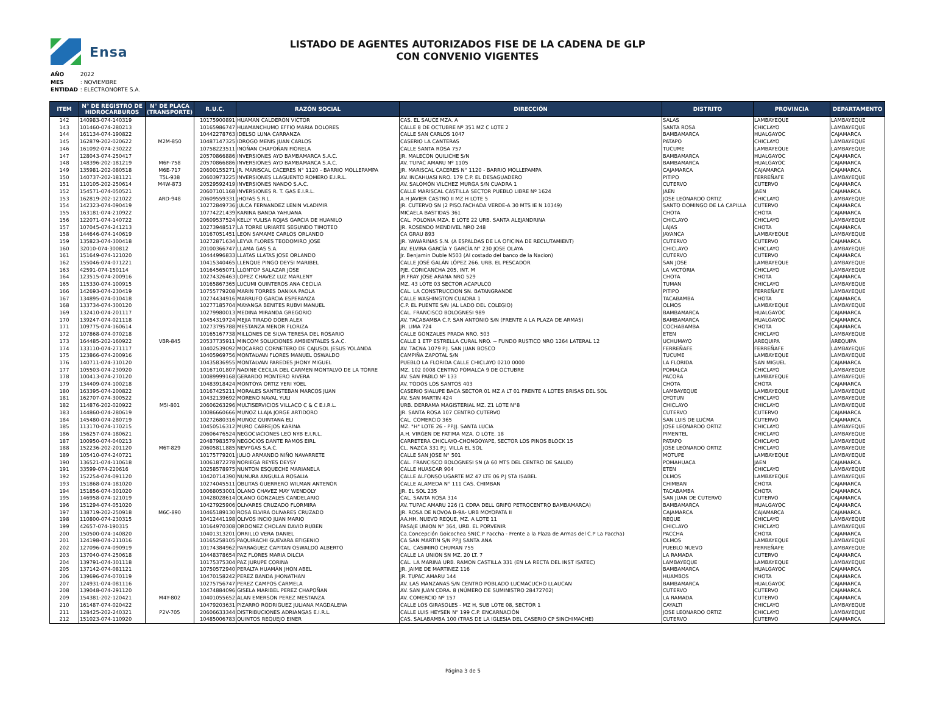Ensa
LISTADO DE AGENTES AUTORIZADOS FISE DE LA CADENA DE GLP
CON CONVENIO VIGENTES
AÑO 2022
MES : NOVIEMBRE
ENTIDAD : ELECTRONORTE S.A.
| ITEM | N° DE REGISTRO DE HIDROCARBUROS | N° DE PLACA (TRANSPORTE) | R.U.C. | RAZÓN SOCIAL | DIRECCIÓN | DISTRITO | PROVINCIA | DEPARTAMENTO |
| --- | --- | --- | --- | --- | --- | --- | --- | --- |
| 142 | 140983-074-140319 | | 10175900891 | HUAMAN CALDERON VICTOR | CAS. EL SAUCE MZA. A | SALAS | LAMBAYEQUE | LAMBAYEQUE |
| 143 | 101460-074-280213 | | 10165986747 | HUAMANCHUMO EFFIO MARIA DOLORES | CALLE 8 DE OCTUBRE Nº 351 MZ C LOTE 2 | SANTA ROSA | CHICLAYO | LAMBAYEQUE |
| 144 | 161134-074-190822 | | 10442278763 | IDELSO LUNA CARRANZA | CALLE SAN CARLOS 1047 | BAMBAMARCA | HUALGAYOC | CAJAMARCA |
| 145 | 162879-202-020622 | M2M-850 | 10487147325 | IDROGO MENIS JUAN CARLOS | CASERIO LA CANTERAS | PATAPO | CHICLAYO | LAMBAYEQUE |
| 146 | 161092-074-230222 | | 10758223511 | INOÑAN CHAPOÑAN FIORELA | CALLE SANTA ROSA 757 | TUCUME | LAMBAYEQUE | LAMBAYEQUE |
| 147 | 128043-074-250417 | | 20570866886 | INVERSIONES AYD BAMBAMARCA S.A.C. | JR. MALECON QUILICHE S/N | BAMBAMARCA | HUALGAYOC | CAJAMARCA |
| 148 | 148396-202-181219 | M6F-758 | 20570866886 | INVERSIONES AYD BAMBAMARCA S.A.C. | AV. TUPAC AMARU Nº 1105 | BAMBAMARCA | HUALGAYOC | CAJAMARCA |
| 149 | 135981-202-080518 | M6E-717 | 20600155271 | JR. MARISCAL CACERES N° 1120 - BARRIO MOLLEPAMPA | JR. MARISCAL CACERES N° 1120 - BARRIO MOLLEPAMPA | CAJAMARCA | CAJAMARCA | CAJAMARCA |
| 150 | 140737-202-181121 | T5L-938 | 20603973225 | INVERSIONES LLAGUENTO ROMERO E.I.R.L. | AV. INCAHUASI NRO. 179 C.P. EL DESAGUADERO | PITIPO | FERREÑAFE | LAMBAYEQUE |
| 151 | 110105-202-250614 | M4W-873 | 20529592419 | INVERSIONES NANDO S.A.C. | AV. SALOMÓN VILCHEZ MURGA S/N CUADRA 1 | CUTERVO | CUTERVO | CAJAMARCA |
| 152 | 154571-074-050521 | | 20607101168 | INVERSIONES R. T. GAS E.I.R.L. | CALLE MARISCAL CASTILLA SECTOR PUEBLO LIBRE Nº 1624 | JAEN | JAEN | CAJAMARCA |
| 153 | 162819-202-121022 | ARD-948 | 20609559331 | JHOFAS S.R.L. | A.H JAVIER CASTRO II MZ H LOTE 5 | JOSE LEONARDO ORTIZ | CHICLAYO | LAMBAYEQUE |
| 154 | 142323-074-090419 | | 10272849736 | JULCA FERNANDEZ LENIN VLADIMIR | JR. CUTERVO SN (2 PISO.FACHADA VERDE-A 30 MTS IE N 10349) | SANTO DOMINGO DE LA CAPILLA | CUTERVO | CAJAMARCA |
| 155 | 163181-074-210922 | | 10774221439 | KARINA BANDA YAHUANA | MICAELA BASTIDAS 361 | CHOTA | CHOTA | CAJAMARCA |
| 156 | 122071-074-140722 | | 20609537524 | KELLY YULISA ROJAS GARCIA DE HUANILO | CAL. POLONIA MZA. E LOTE 22 URB. SANTA ALEJANDRINA | CHICLAYO | CHICLAYO | LAMBAYEQUE |
| 157 | 107045-074-241213 | | 10273948517 | LA TORRE URIARTE SEGUNDO TIMOTEO | JR. ROSENDO MENDIVEL NRO 248 | LAJAS | CHOTA | CAJAMARCA |
| 158 | 144646-074-140619 | | 10167051451 | LEON SAMAME CARLOS ORLANDO | CA GRAU 893 | JAYANCA | LAMBAYEQUE | LAMBAYEQUE |
| 159 | 135823-074-300418 | | 10272871634 | LEYVA FLORES TEODOMIRO JOSE | JR. YAWARINAS S.N. (A ESPALDAS DE LA OFICINA DE RECLUTAMIENT) | CUTERVO | CUTERVO | CAJAMARCA |
| 160 | 32010-074-300812 | | 20100366747 | LLAMA GAS S.A. | AV. ELVIRA GARCÍA Y GARCÍA N° 230 JOSE OLAYA | CHICLAYO | CHICLAYO | LAMBAYEQUE |
| 161 | 151649-074-121020 | | 10444996833 | LLATAS LLATAS JOSE ORLANDO | Jr. Benjamin Duble N503 (Al costado del banco de la Nacion) | CUTERVO | CUTERVO | CAJAMARCA |
| 162 | 155046-074-071221 | | 10415340465 | LLENQUE PINGO DEYSI MARIBEL | CALLE JOSÉ GALÁN LÓPEZ 266. URB. EL PESCADOR | SAN JOSE | LAMBAYEQUE | LAMBAYEQUE |
| 163 | 42591-074-150114 | | 10164565071 | LLONTOP SALAZAR JOSE | PJE. CORICANCHA 205, INT. M | LA VICTORIA | CHICLAYO | LAMBAYEQUE |
| 164 | 123515-074-200916 | | 10274326463 | LOPEZ CHAVEZ LUZ MARLENY | JR.FRAY JOSE ARANA NRO 529 | CHOTA | CHOTA | CAJAMARCA |
| 165 | 115330-074-100915 | | 10165867365 | LUCUMI QUINTEROS ANA CECILIA | MZ. 43 LOTE 03 SECTOR ACAPULCO | TUMAN | CHICLAYO | LAMBAYEQUE |
| 166 | 142693-074-230419 | | 10755779208 | MARIN TORRES DANIXA PAOLA | CAL. LA CONSTRUCCION SN. BATANGRANDE | PITIPO | FERREÑAFE | LAMBAYEQUE |
| 167 | 134895-074-010418 | | 10274434916 | MARRUFO GARCIA ESPERANZA | CALLE WASHINGTON CUADRA 1 | TACABAMBA | CHOTA | CAJAMARCA |
| 168 | 133734-074-300120 | | 10277185704 | MAYANGA BENITES RUBVI MANUEL | C.P. EL PUENTE S/N (AL LADO DEL COLEGIO) | OLMOS | LAMBAYEQUE | LAMBAYEQUE |
| 169 | 132410-074-201117 | | 10279980013 | MEDINA MIRANDA GREGORIO | CAL. FRANCISCO BOLOGNESI 989 | BAMBAMARCA | HUALGAYOC | CAJAMARCA |
| 170 | 139247-074-021118 | | 10454319724 | MEJIA TIRADO DOER ALEX | AV. TACABAMBA C.P. SAN ANTONIO S/N (FRENTE A LA PLAZA DE ARMAS) | BAMBAMARCA | HUALGAYOC | CAJAMARCA |
| 171 | 109775-074-160614 | | 10273795788 | MESTANZA MENOR FLORIZA | JR. LIMA 724 | COCHABAMBA | CHOTA | CAJAMARCA |
| 172 | 107868-074-070218 | | 10165167738 | MILLONES DE SILVA TERESA DEL ROSARIO | CALLE GONZALES PRADA NRO. 503 | ETEN | CHICLAYO | LAMBAYEQUE |
| 173 | 164485-202-160922 | VBR-845 | 20537735911 | MINCOM SOLUCIONES AMBIENTALES S.A.C. | CALLE 1 ETP ESTRELLA CURAL NRO. -- FUNDO RUSTICO NRO 1264 LATERAL 12 | UCHUMAYO | AREQUIPA | AREQUIPA |
| 174 | 133110-074-271117 | | 10402539092 | MOCARRO CORNETERO DE CAJUSOL JESUS YOLANDA | AV. TACNA 1079 P.J. SAN JUAN BOSCO | FERREÑAFE | FERREÑAFE | LAMBAYEQUE |
| 175 | 123866-074-200916 | | 10405969756 | MONTALVAN FLORES MANUEL OSWALDO | CAMPIÑA ZAPOTAL S/N | TUCUME | LAMBAYEQUE | LAMBAYEQUE |
| 176 | 140711-074-310120 | | 10435836955 | MONTALVAN PAREDES JHONY MIGUEL | PUEBLO LA FLORIDA CALLE CHICLAYO 0210 0000 | LA FLORIDA | SAN MIGUEL | CAJAMARCA |
| 177 | 105503-074-230920 | | 10167101807 | NADINE CECILIA DEL CARMEN MONTALVO DE LA TORRE | MZ. 102 0008 CENTRO POMALCA 9 DE OCTUBRE | POMALCA | CHICLAYO | LAMBAYEQUE |
| 178 | 100413-074-270120 | | 10089999168 | GERARDO MONTERO RIVERA | AV. SAN PABLO Nº 133 | PACORA | LAMBAYEQUE | LAMBAYEQUE |
| 179 | 134409-074-100218 | | 10483918424 | MONTOYA ORTIZ YERI YOEL | AV. TODOS LOS SANTOS 403 | CHOTA | CHOTA | CAJAMARCA |
| 180 | 163395-074-200822 | | 10167425211 | MORALES SANTISTEBAN MARCOS JUAN | CASERIO SIALUPE BACA SECTOR 01 MZ A LT 01 FRENTE A LOTES BRISAS DEL SOL | LAMBAYEQUE | LAMBAYEQUE | LAMBAYEQUE |
| 181 | 162707-074-300522 | | 10432139692 | MORENO NAVAL YULI | AV. SAN MARTIN 424 | OYOTUN | CHICLAYO | LAMBAYEQUE |
| 182 | 114876-202-020922 | M5I-801 | 20606263296 | MULTISERVICIOS VILLACO C & C E.I.R.L. | URB. DERRAMA MAGISTERIAL MZ. Z1 LOTE N°8 | CHICLAYO | CHICLAYO | LAMBAYEQUE |
| 183 | 144860-074-280619 | | 10086660666 | MUNOZ LLAJA JORGE ARTIDORO | JR. SANTA ROSA 107 CENTRO CUTERVO | CUTERVO | CUTERVO | CAJAMARCA |
| 184 | 145480-074-280719 | | 10272680316 | MUNOZ QUINTANA ELI | CAL. COMERCIO 365 | SAN LUIS DE LUCMA | CUTERVO | CAJAMARCA |
| 185 | 113170-074-170215 | | 10450516312 | MURO CABREJOS KARINA | MZ. "H" LOTE 26 - PP.JJ. SANTA LUCIA | JOSE LEONARDO ORTIZ | CHICLAYO | LAMBAYEQUE |
| 186 | 156257-074-180621 | | 20606476524 | NEGOCIACIONES LEO NYB E.I.R.L. | A.H. VIRGEN DE FATIMA MZA. O LOTE. 18 | PIMENTEL | CHICLAYO | LAMBAYEQUE |
| 187 | 100950-074-040213 | | 20487983579 | NEGOCIOS DANTE RAMOS EIRL | CARRETERA CHICLAYO-CHONGOYAPE, SECTOR LOS PINOS BLOCK 15 | PATAPO | CHICLAYO | LAMBAYEQUE |
| 188 | 152236-202-201120 | M6T-829 | 20605811885 | NEVYGAS S.A.C. | CL. NAZCA 331 P.J. VILLA EL SOL | JOSE LEONARDO ORTIZ | CHICLAYO | LAMBAYEQUE |
| 189 | 105410-074-240721 | | 10175779201 | JULIO ARMANDO NIÑO NAVARRETE | CALLE SAN JOSE N° 501 | MOTUPE | LAMBAYEQUE | LAMBAYEQUE |
| 190 | 136521-074-110618 | | 10061872278 | NORIEGA REYES DEYSY | CAL. FRANCISCO BOLOGNESI SN (A 60 MTS DEL CENTRO DE SALUD) | POMAHUACA | JAEN | CAJAMARCA |
| 191 | 33599-074-220616 | | 10258578975 | NUNTON ESQUECHE MARIANELA | CALLE HUASCAR 904 | ETEN | CHICLAYO | LAMBAYEQUE |
| 192 | 152254-074-091120 | | 10420714390 | NUNURA ANGULLA ROSALIA | CALLE ALFONSO UGARTE MZ 47 LTE 06 P.J STA ISABEL | OLMOS | LAMBAYEQUE | LAMBAYEQUE |
| 193 | 151868-074-181020 | | 10274045511 | OBLITAS GUERRERO WILMAN ANTENOR | CALLE ALAMEDA N° 111 CAS. CHIMBAN | CHIMBAN | CHOTA | CAJAMARCA |
| 194 | 151856-074-301020 | | 10068053001 | OLANO CHAVEZ MAY WENDOLY | JR. EL SOL 235 | TACABAMBA | CHOTA | CAJAMARCA |
| 195 | 146958-074-121019 | | 10428028614 | OLANO GONZALES CANDELARIO | CAL. SANTA ROSA 314 | SAN JUAN DE CUTERVO | CUTERVO | CAJAMARCA |
| 196 | 151294-074-051020 | | 10427925906 | OLIVARES CRUZADO FLORMIRA | AV. TUPAC AMARU 226 (1 CDRA DELL GRIFO PETROCENTRO BAMBAMARCA) | BAMBAMARCA | HUALGAYOC | CAJAMARCA |
| 197 | 138719-202-250918 | M6C-890 | 10465189130 | ROSA ELVIRA OLIVARES CRUZADO | JR. ROSA DE NOVOA B-9A- URB MOYOPATA II | CAJAMARCA | CAJAMARCA | CAJAMARCA |
| 198 | 110800-074-230315 | | 10412441198 | OLIVOS INCIO JUAN MARIO | AA.HH. NUEVO REQUE, MZ. A LOTE 11 | REQUE | CHICLAYO | LAMBAYEQUE |
| 199 | 42657-074-190315 | | 10164970308 | ORDONEZ CHOLAN DAVID RUBEN | PASAJE UNION N° 364, URB. EL PORVENIR | CHICLAYO | CHICLAYO | LAMBAYEQUE |
| 200 | 150500-074-140820 | | 10401313201 | ORRILLO VERA DANIEL | Ca.Concepción Goicochea SN(C.P Paccha - Frente a la Plaza de Armas del C.P La Paccha) | PACCHA | CHOTA | CAJAMARCA |
| 201 | 124198-074-211016 | | 10165258105 | PAQUIRACHI GUEVARA EFIGENIO | CA SAN MARTIN S/N PPJJ SANTA ANA | OLMOS | LAMBAYEQUE | LAMBAYEQUE |
| 202 | 127096-074-090919 | | 10174384962 | PARRAGUEZ CAPITAN OSWALDO ALBERTO | CAL. CASIMIRO CHUMAN 755 | PUEBLO NUEVO | FERREÑAFE | LAMBAYEQUE |
| 203 | 137040-074-250618 | | 10448378654 | PAZ FLORES MARIA DILCIA | CALLE LA UNION SN MZ. 20 LT. 7 | LA RAMADA | CUTERVO | CAJAMARCA |
| 204 | 139791-074-301118 | | 10175375304 | PAZ JURUPE CORINA | CAL. LA MARINA URB. RAMON CASTILLA 331 (EN LA RECTA DEL INST ISATEC) | LAMBAYEQUE | LAMBAYEQUE | LAMBAYEQUE |
| 205 | 137142-074-081121 | | 10750572940 | PERALTA HUAMÁN JHON ABEL | JR. JAIME DE MARTINEZ 116 | BAMBAMARCA | HUALGAYOC | CAJAMARCA |
| 206 | 139696-074-070119 | | 10470158242 | PEREZ BANDA JHONATHAN | JR. TUPAC AMARU 144 | HUAMBOS | CHOTA | CAJAMARCA |
| 207 | 124931-074-081116 | | 10275756747 | PEREZ CAMPOS CARMELA | AV. LAS MANZANAS S/N CENTRO POBLADO LUCMACUCHO LLAUCAN | BAMBAMARCA | HUALGAYOC | CAJAMARCA |
| 208 | 139048-074-291120 | | 10474884096 | GISELA MARIBEL PEREZ CHAPOÑAN | AV. SAN JUAN CDRA. 8 (NÚMERO DE SUMINISTRO 28472702) | CUTERVO | CUTERVO | CAJAMARCA |
| 209 | 154381-202-120421 | M4Y-802 | 10401055652 | ALAN EMERSON PEREZ MESTANZA | AV. COMERCIO Nº 157 | LA RAMADA | CUTERVO | CAJAMARCA |
| 210 | 161487-074-020422 | | 10479203631 | PIZARRO RODRIGUEZ JULIANA MAGDALENA | CALLE LOS GIRASOLES - MZ H, SUB LOTE 08, SECTOR 1 | CAYALTI | CHICLAYO | LAMBAYEQUE |
| 211 | 128425-202-240321 | P2V-705 | 20606633344 | DISTRIBUCIONES ADRIANGAS E.I.R.L. | CALLE LUIS HEYSEN N° 199 C.P. ENCARNACIÓN | JOSE LEONARDO ORTIZ | CHICLAYO | LAMBAYEQUE |
| 212 | 151023-074-110920 | | 10485006783 | QUINTOS REQUEJO EINER | CAS. SALABAMBA 100 (TRAS DE LA IGLESIA DEL CASERIO CP SINCHIMACHE) | CUTERVO | CUTERVO | CAJAMARCA |
Página 3 de 5